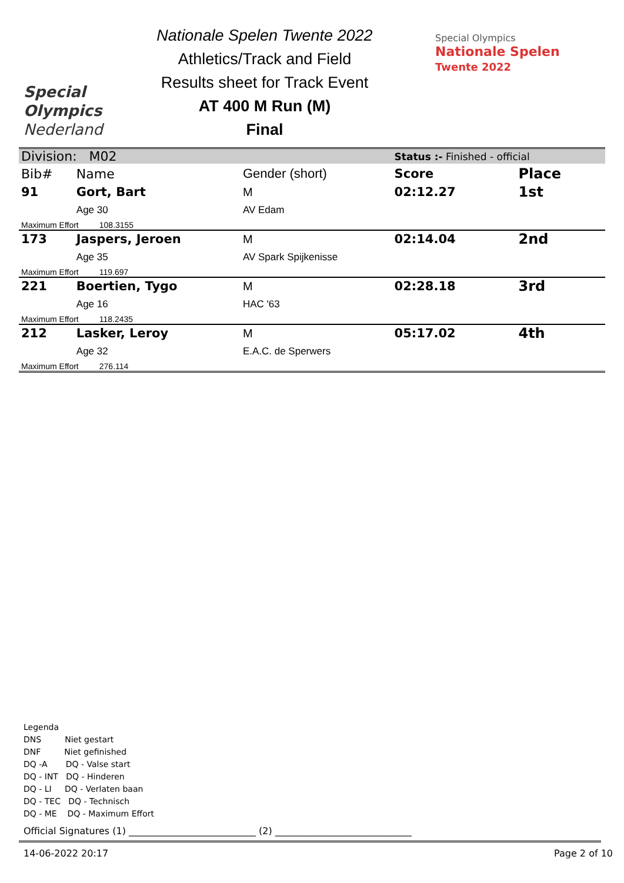Special
Olympics
Nederland
Nationale Spelen Twente 2022
Athletics/Track and Field
Results sheet for Track Event
AT 400 M Run (M)
Final
Special Olympics
Nationale Spelen
Twente 2022
| Division: M02 | | | Status :- Finished - official | |
| Bib# | Name | Gender (short) | Score | Place |
| 91 | Gort, Bart | M | 02:12.27 | 1st |
| | Age 30 | AV Edam | | |
| Maximum Effort 108.3155 | | | | |
| 173 | Jaspers, Jeroen | M | 02:14.04 | 2nd |
| | Age 35 | AV Spark Spijkenisse | | |
| Maximum Effort 119.697 | | | | |
| 221 | Boertien, Tygo | M | 02:28.18 | 3rd |
| | Age 16 | HAC '63 | | |
| Maximum Effort 118.2435 | | | | |
| 212 | Lasker, Leroy | M | 05:17.02 | 4th |
| | Age 32 | E.A.C. de Sperwers | | |
| Maximum Effort 276.114 | | | | |
Legenda
DNS Niet gestart
DNF Niet gefinished
DQ -A DQ - Valse start
DQ - INT DQ - Hinderen
DQ - LI DQ - Verlaten baan
DQ - TEC DQ - Technisch
DQ - ME DQ - Maximum Effort
Official Signatures (1) ___________________________ (2) _____________________________
14-06-2022 20:17 Page 2 of 10